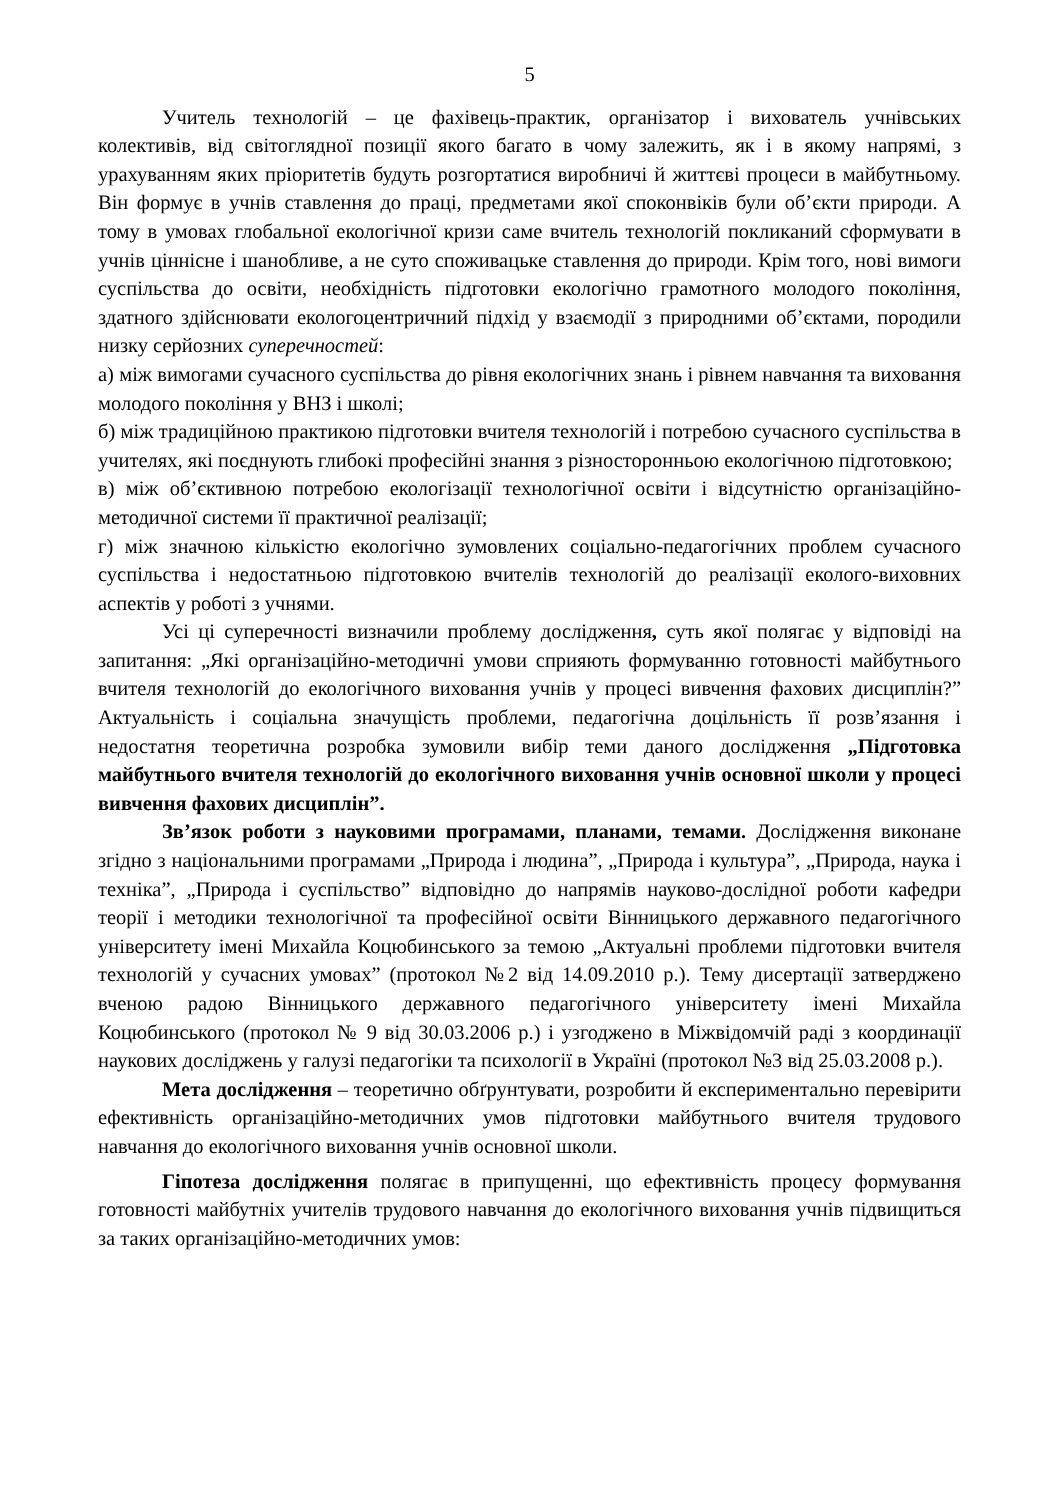5
Учитель технологій – це фахівець-практик, організатор і вихователь учнівських колективів, від світоглядної позиції якого багато в чому залежить, як і в якому напрямі, з урахуванням яких пріоритетів будуть розгортатися виробничі й життєві процеси в майбутньому. Він формує в учнів ставлення до праці, предметами якої споконвіків були об’єкти природи. А тому в умовах глобальної екологічної кризи саме вчитель технологій покликаний сформувати в учнів ціннісне і шанобливе, а не суто споживацьке ставлення до природи. Крім того, нові вимоги суспільства до освіти, необхідність підготовки екологічно грамотного молодого покоління, здатного здійснювати екологоцентричний підхід у взаємодії з природними об’єктами, породили низку серйозних суперечностей:
а) між вимогами сучасного суспільства до рівня екологічних знань і рівнем навчання та виховання молодого покоління у ВНЗ і школі;
б) між традиційною практикою підготовки вчителя технологій і потребою сучасного суспільства в учителях, які поєднують глибокі професійні знання з різносторонньою екологічною підготовкою;
в) між об’єктивною потребою екологізації технологічної освіти і відсутністю організаційно-методичної системи її практичної реалізації;
г) між значною кількістю екологічно зумовлених соціально-педагогічних проблем сучасного суспільства і недостатньою підготовкою вчителів технологій до реалізації еколого-виховних аспектів у роботі з учнями.
Усі ці суперечності визначили проблему дослідження, суть якої полягає у відповіді на запитання: „Які організаційно-методичні умови сприяють формуванню готовності майбутнього вчителя технологій до екологічного виховання учнів у процесі вивчення фахових дисциплін?” Актуальність і соціальна значущість проблеми, педагогічна доцільність її розв’язання і недостатня теоретична розробка зумовили вибір теми даного дослідження „Підготовка майбутнього вчителя технологій до екологічного виховання учнів основної школи у процесі вивчення фахових дисциплін”.
Зв’язок роботи з науковими програмами, планами, темами. Дослідження виконане згідно з національними програмами „Природа і людина”, „Природа і культура”, „Природа, наука і техніка”, „Природа і суспільство” відповідно до напрямів науково-дослідної роботи кафедри теорії і методики технологічної та професійної освіти Вінницького державного педагогічного університету імені Михайла Коцюбинського за темою „Актуальні проблеми підготовки вчителя технологій у сучасних умовах” (протокол №2 від 14.09.2010 р.). Тему дисертації затверджено вченою радою Вінницького державного педагогічного університету імені Михайла Коцюбинського (протокол № 9 від 30.03.2006 р.) і узгоджено в Міжвідомчій раді з координації наукових досліджень у галузі педагогіки та психології в Україні (протокол №3 від 25.03.2008 р.).
Мета дослідження – теоретично обґрунтувати, розробити й експериментально перевірити ефективність організаційно-методичних умов підготовки майбутнього вчителя трудового навчання до екологічного виховання учнів основної школи.
Гіпотеза дослідження полягає в припущенні, що ефективність процесу формування готовності майбутніх учителів трудового навчання до екологічного виховання учнів підвищиться за таких організаційно-методичних умов: